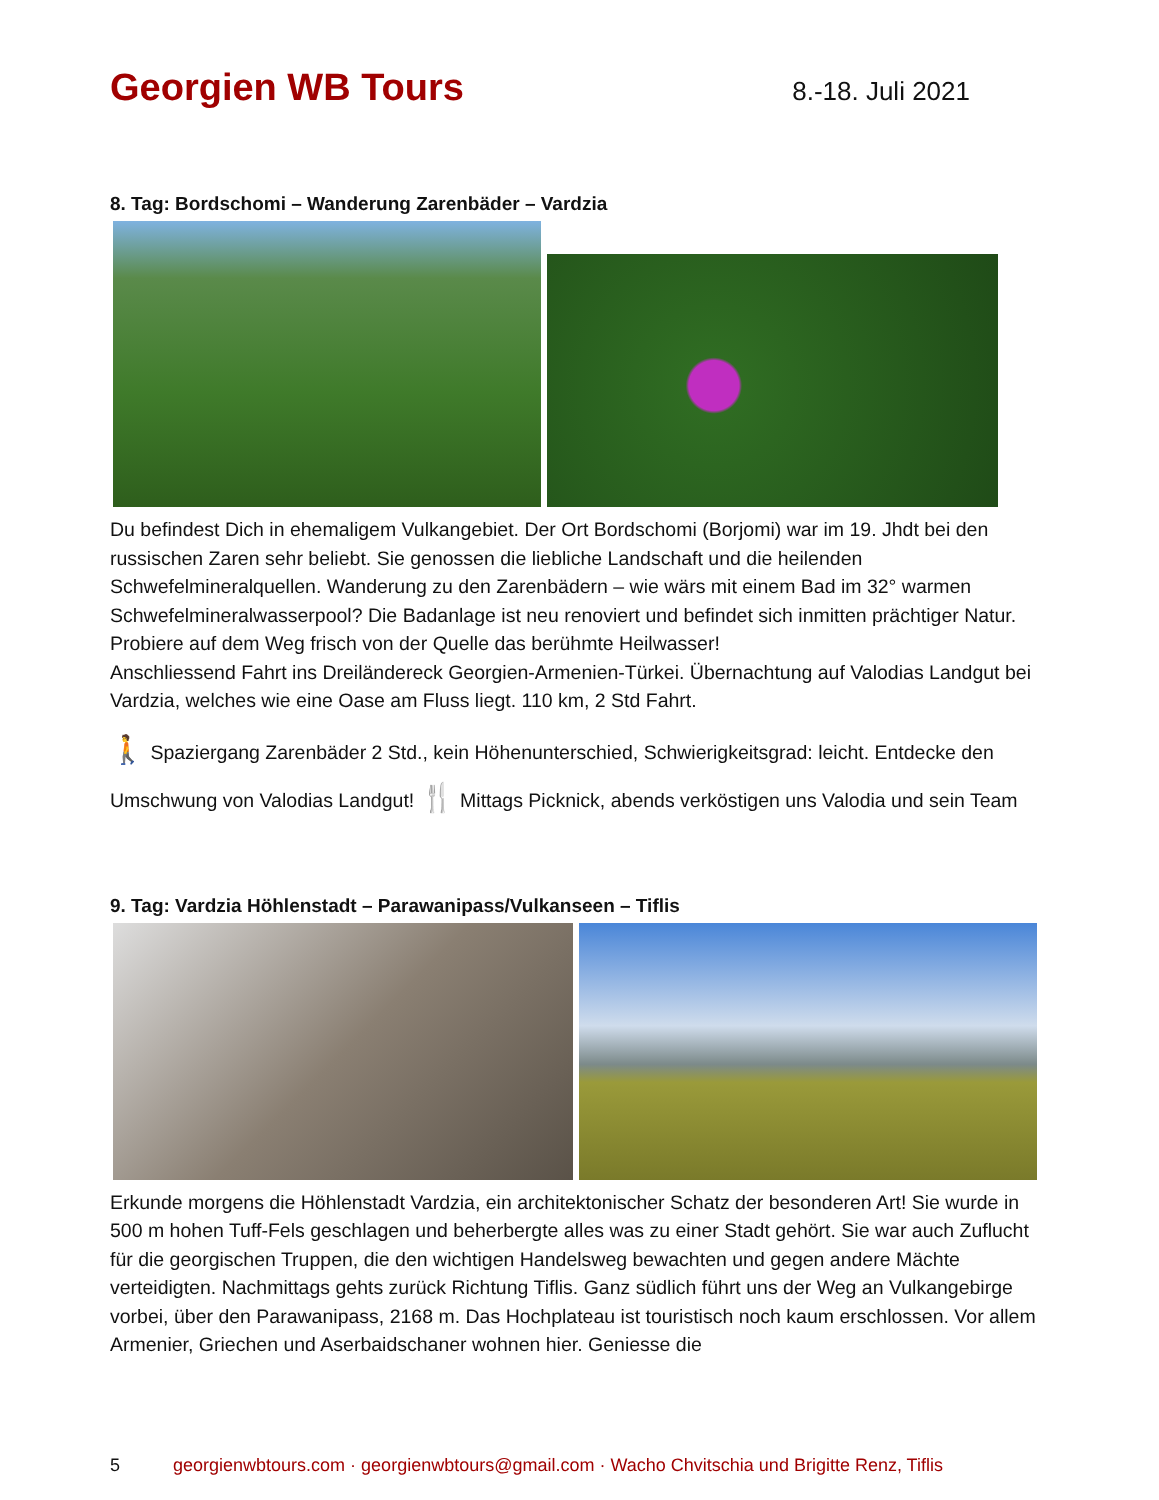Georgien WB Tours
8.-18. Juli 2021
8. Tag: Bordschomi – Wanderung Zarenbäder – Vardzia
Du befindest Dich in ehemaligem Vulkangebiet. Der Ort Bordschomi (Borjomi) war im 19. Jhdt bei den russischen Zaren sehr beliebt. Sie genossen die liebliche Landschaft und die heilenden Schwefelmineralquellen. Wanderung zu den Zarenbädern – wie wärs mit einem Bad im 32° warmen Schwefelmineralwasserpool? Die Badanlage ist neu renoviert und befindet sich inmitten prächtiger Natur. Probiere auf dem Weg frisch von der Quelle das berühmte Heilwasser!
Anschliessend Fahrt ins Dreiländereck Georgien-Armenien-Türkei. Übernachtung auf Valodias Landgut bei Vardzia, welches wie eine Oase am Fluss liegt. 110 km, 2 Std Fahrt.
🚶 Spaziergang Zarenbäder 2 Std., kein Höhenunterschied, Schwierigkeitsgrad: leicht. Entdecke den Umschwung von Valodias Landgut! 🍴 Mittags Picknick, abends verköstigen uns Valodia und sein Team
9. Tag: Vardzia Höhlenstadt – Parawanipass/Vulkanseen – Tiflis
Erkunde morgens die Höhlenstadt Vardzia, ein architektonischer Schatz der besonderen Art! Sie wurde in 500 m hohen Tuff-Fels geschlagen und beherbergte alles was zu einer Stadt gehört. Sie war auch Zuflucht für die georgischen Truppen, die den wichtigen Handelsweg bewachten und gegen andere Mächte verteidigten. Nachmittags gehts zurück Richtung Tiflis. Ganz südlich führt uns der Weg an Vulkangebirge vorbei, über den Parawanipass, 2168 m. Das Hochplateau ist touristisch noch kaum erschlossen. Vor allem Armenier, Griechen und Aserbaidschaner wohnen hier. Geniesse die
5 georgienwbtours.com · georgienwbtours@gmail.com · Wacho Chvitschia und Brigitte Renz, Tiflis